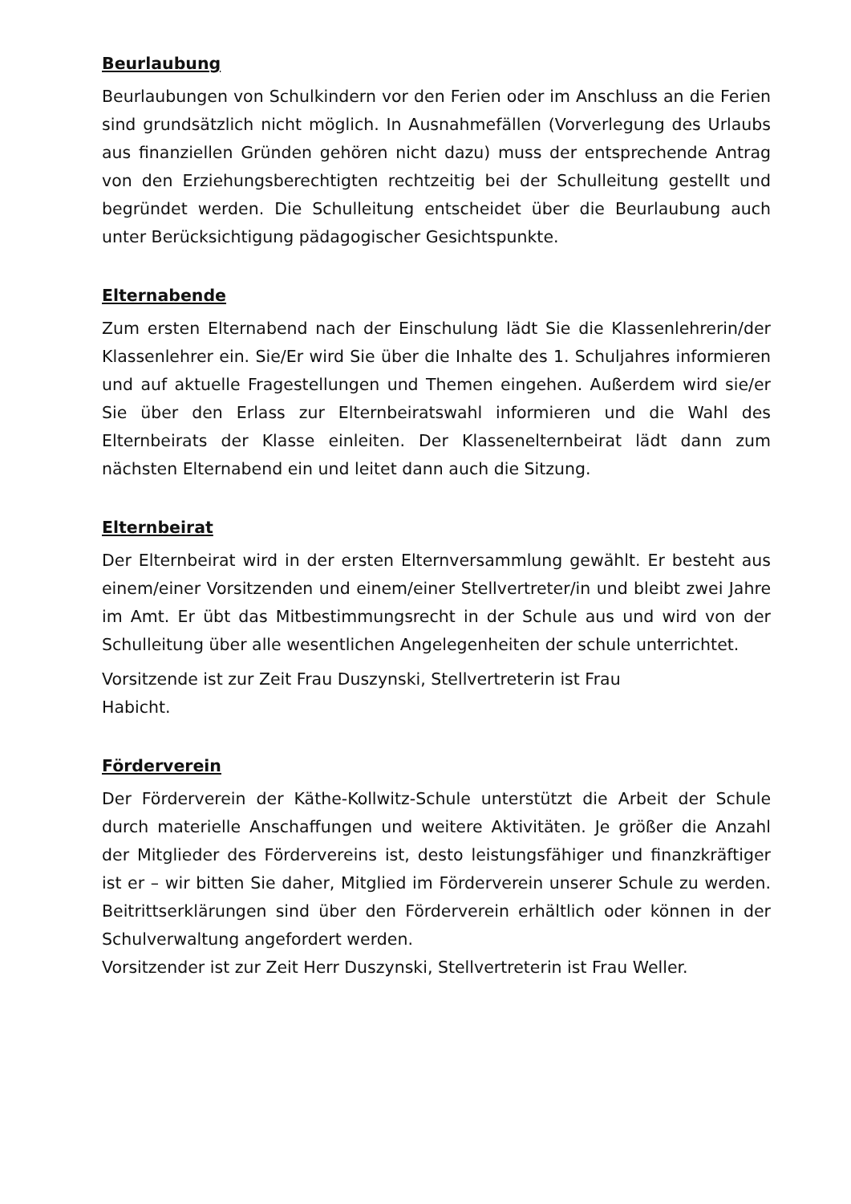Beurlaubung
Beurlaubungen von Schulkindern vor den Ferien oder im Anschluss an die Ferien sind grundsätzlich nicht möglich. In Ausnahmefällen (Vorverlegung des Urlaubs aus finanziellen Gründen gehören nicht dazu) muss der entsprechende Antrag von den Erziehungsberechtigten rechtzeitig bei der Schulleitung gestellt und begründet werden. Die Schulleitung entscheidet über die Beurlaubung auch unter Berücksichtigung pädagogischer Gesichtspunkte.
Elternabende
Zum ersten Elternabend nach der Einschulung lädt Sie die Klassenlehrerin/der Klassenlehrer ein. Sie/Er wird Sie über die Inhalte des 1. Schuljahres informieren und auf aktuelle Fragestellungen und Themen eingehen. Außerdem wird sie/er Sie über den Erlass zur Elternbeiratswahl informieren und die Wahl des Elternbeirats der Klasse einleiten. Der Klassenelternbeirat lädt dann zum nächsten Elternabend ein und leitet dann auch die Sitzung.
Elternbeirat
Der Elternbeirat wird in der ersten Elternversammlung gewählt. Er besteht aus einem/einer Vorsitzenden und einem/einer Stellvertreter/in und bleibt zwei Jahre im Amt. Er übt das Mitbestimmungsrecht in der Schule aus und wird von der Schulleitung über alle wesentlichen Angelegenheiten der schule unterrichtet.
Vorsitzende ist zur Zeit Frau Duszynski, Stellvertreterin ist Frau
Habicht.
Förderverein
Der Förderverein der Käthe-Kollwitz-Schule unterstützt die Arbeit der Schule durch materielle Anschaffungen und weitere Aktivitäten. Je größer die Anzahl der Mitglieder des Fördervereins ist, desto leistungsfähiger und finanzkräftiger ist er – wir bitten Sie daher, Mitglied im Förderverein unserer Schule zu werden. Beitrittserklärungen sind über den Förderverein erhältlich oder können in der Schulverwaltung angefordert werden.
Vorsitzender ist zur Zeit Herr Duszynski, Stellvertreterin ist Frau Weller.